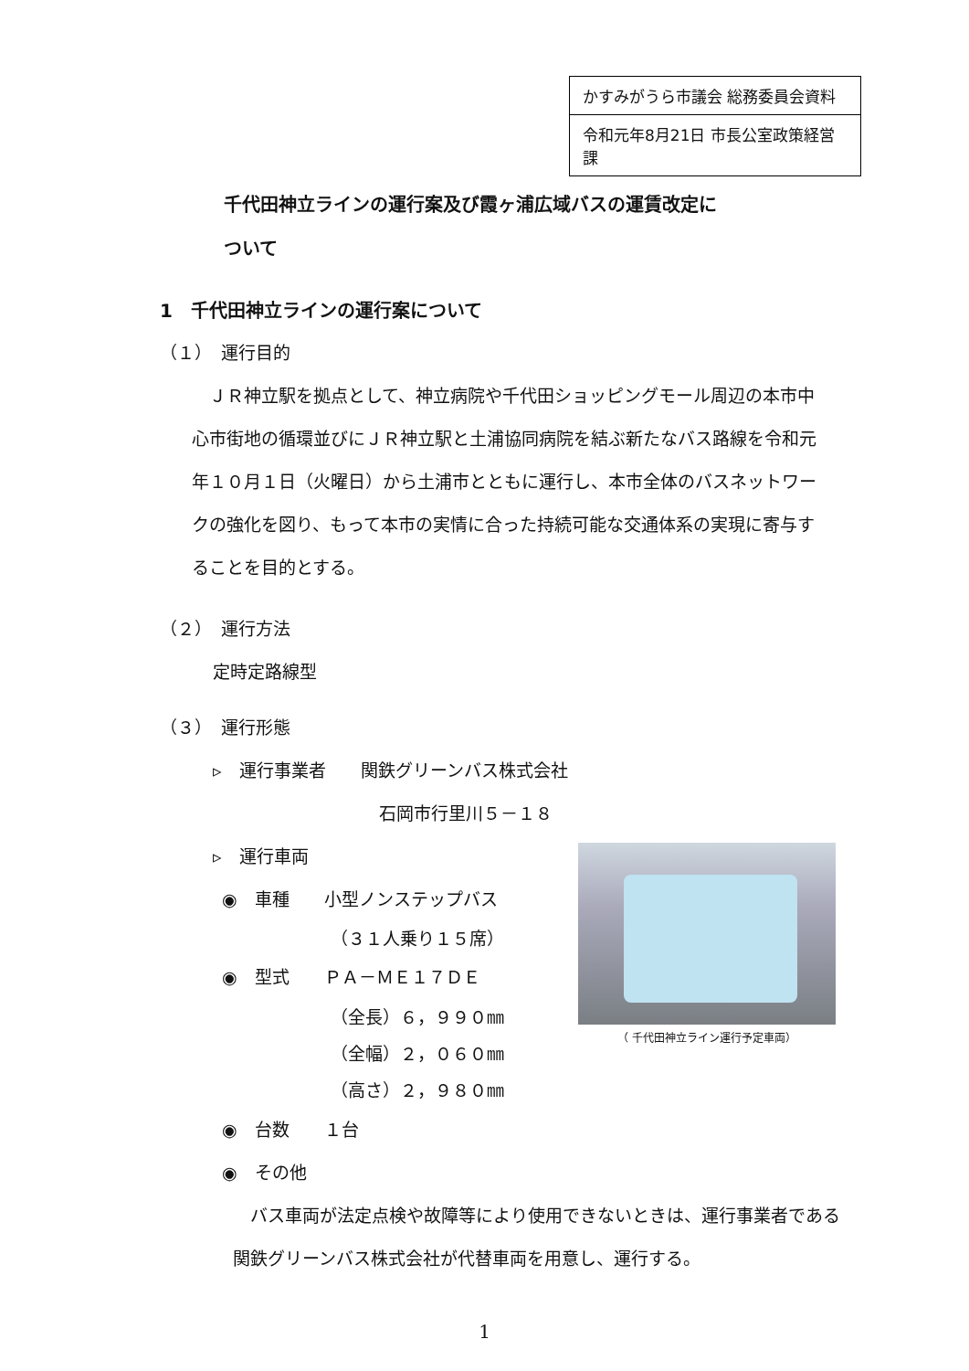| かすみがうら市議会 総務委員会資料 |
| 令和元年8月21日 市長公室政策経営課 |
千代田神立ラインの運行案及び霞ヶ浦広域バスの運賃改定に
ついて
1　千代田神立ラインの運行案について
（１）　運行目的
　ＪＲ神立駅を拠点として、神立病院や千代田ショッピングモール周辺の本市中心市街地の循環並びにＪＲ神立駅と土浦協同病院を結ぶ新たなバス路線を令和元年１０月１日（火曜日）から土浦市とともに運行し、本市全体のバスネットワークの強化を図り、もって本市の実情に合った持続可能な交通体系の実現に寄与することを目的とする。
（２）　運行方法
定時定路線型
（３）　運行形態
▹　運行事業者　　関鉄グリーンバス株式会社
石岡市行里川５－１８
▹　運行車両
◉　車種　　小型ノンステップバス
（３１人乗り１５席）
◉　型式　　ＰＡ－ＭＥ１７ＤＥ
（全長）６，９９０㎜
（全幅）２，０６０㎜
（高さ）２，９８０㎜
◉　台数　　１台
◉　その他
　バス車両が法定点検や故障等により使用できないときは、運行事業者である関鉄グリーンバス株式会社が代替車両を用意し、運行する。
（ 千代田神立ライン運行予定車両）
1